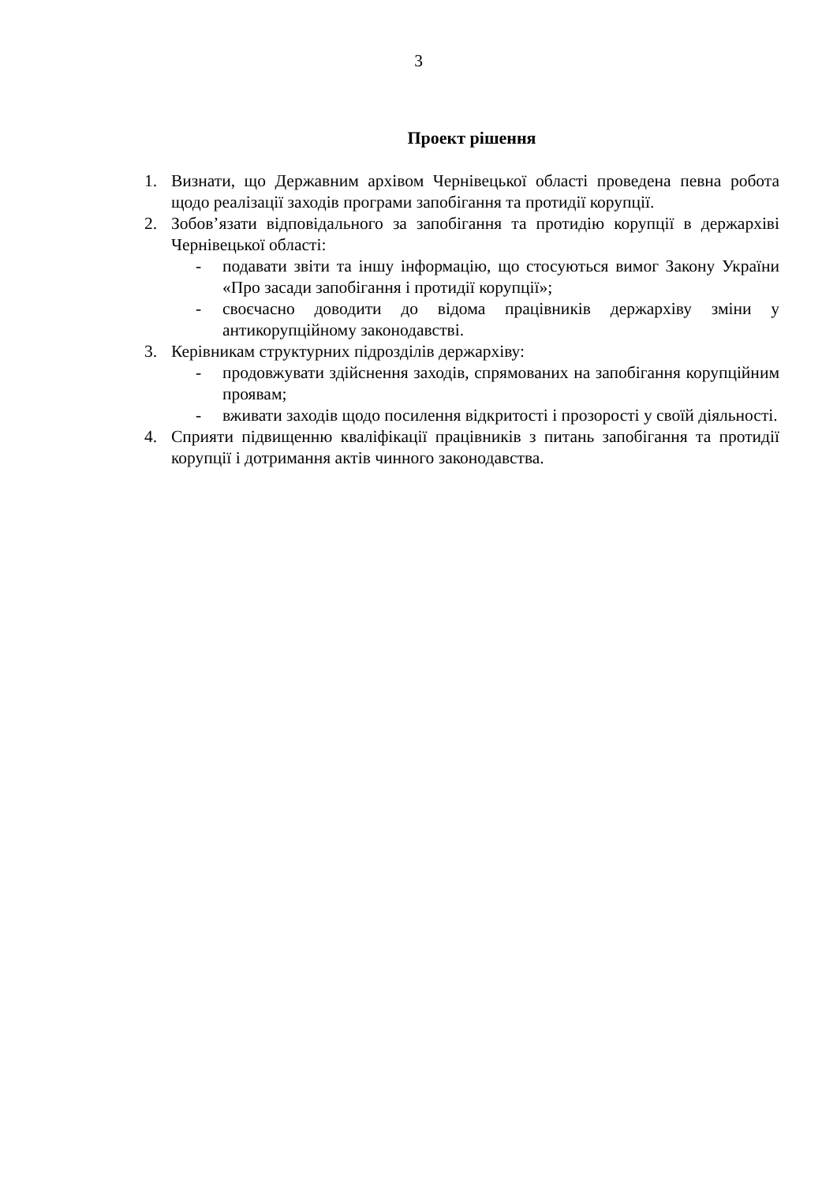3
Проект рішення
1. Визнати, що Державним архівом Чернівецької області проведена певна робота щодо реалізації заходів програми запобігання та протидії корупції.
2. Зобов’язати відповідального за запобігання та протидію корупції в держархіві Чернівецької області:
- подавати звіти та іншу інформацію, що стосуються вимог Закону України «Про засади запобігання і протидії корупції»;
- своєчасно доводити до відома працівників держархіву зміни у антикорупційному законодавстві.
3. Керівникам структурних підрозділів держархіву:
- продовжувати здійснення заходів, спрямованих на запобігання корупційним проявам;
- вживати заходів щодо посилення відкритості і прозорості у своїй діяльності.
4. Сприяти підвищенню кваліфікації працівників з питань запобігання та протидії корупції і дотримання актів чинного законодавства.